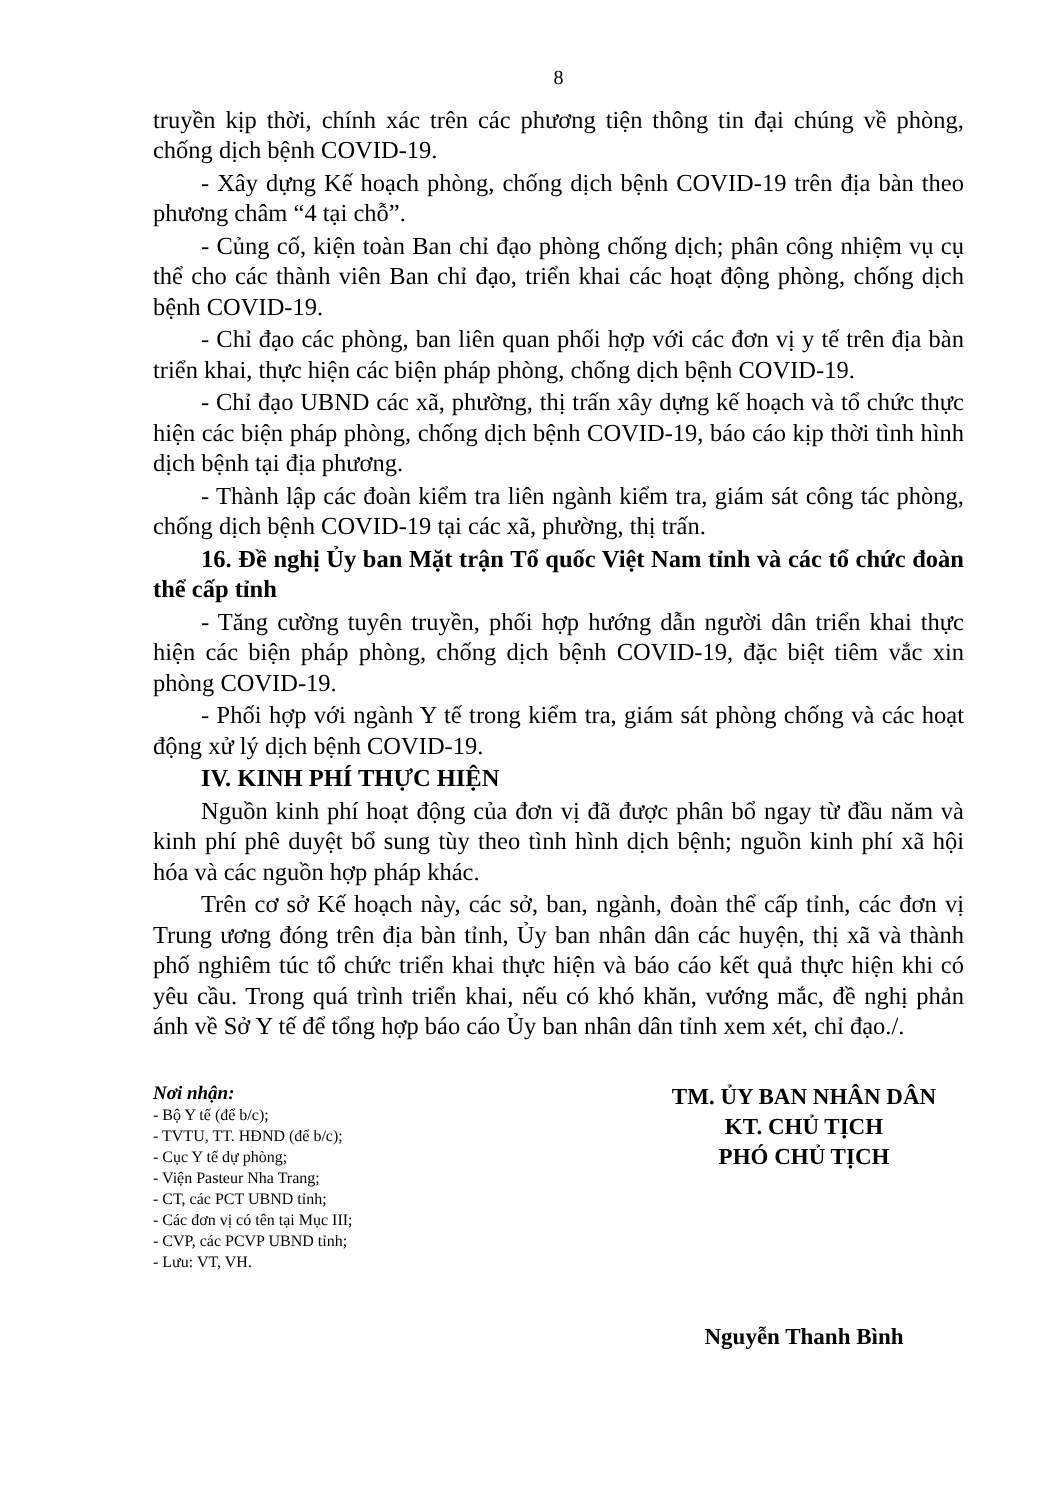8
truyền kịp thời, chính xác trên các phương tiện thông tin đại chúng về phòng, chống dịch bệnh COVID-19.
- Xây dựng Kế hoạch phòng, chống dịch bệnh COVID-19 trên địa bàn theo phương châm “4 tại chỗ”.
- Củng cố, kiện toàn Ban chỉ đạo phòng chống dịch; phân công nhiệm vụ cụ thể cho các thành viên Ban chỉ đạo, triển khai các hoạt động phòng, chống dịch bệnh COVID-19.
- Chỉ đạo các phòng, ban liên quan phối hợp với các đơn vị y tế trên địa bàn triển khai, thực hiện các biện pháp phòng, chống dịch bệnh COVID-19.
- Chỉ đạo UBND các xã, phường, thị trấn xây dựng kế hoạch và tổ chức thực hiện các biện pháp phòng, chống dịch bệnh COVID-19, báo cáo kịp thời tình hình dịch bệnh tại địa phương.
- Thành lập các đoàn kiểm tra liên ngành kiểm tra, giám sát công tác phòng, chống dịch bệnh COVID-19 tại các xã, phường, thị trấn.
16. Đề nghị Ủy ban Mặt trận Tổ quốc Việt Nam tỉnh và các tổ chức đoàn thể cấp tỉnh
- Tăng cường tuyên truyền, phối hợp hướng dẫn người dân triển khai thực hiện các biện pháp phòng, chống dịch bệnh COVID-19, đặc biệt tiêm vắc xin phòng COVID-19.
- Phối hợp với ngành Y tế trong kiểm tra, giám sát phòng chống và các hoạt động xử lý dịch bệnh COVID-19.
IV. KINH PHÍ THỰC HIỆN
Nguồn kinh phí hoạt động của đơn vị đã được phân bổ ngay từ đầu năm và kinh phí phê duyệt bổ sung tùy theo tình hình dịch bệnh; nguồn kinh phí xã hội hóa và các nguồn hợp pháp khác.
Trên cơ sở Kế hoạch này, các sở, ban, ngành, đoàn thể cấp tỉnh, các đơn vị Trung ương đóng trên địa bàn tỉnh, Ủy ban nhân dân các huyện, thị xã và thành phố nghiêm túc tổ chức triển khai thực hiện và báo cáo kết quả thực hiện khi có yêu cầu. Trong quá trình triển khai, nếu có khó khăn, vướng mắc, đề nghị phản ánh về Sở Y tế để tổng hợp báo cáo Ủy ban nhân dân tỉnh xem xét, chỉ đạo./.
Nơi nhận:
- Bộ Y tế (để b/c);
- TVTU, TT. HĐND (để b/c);
- Cục Y tế dự phòng;
- Viện Pasteur Nha Trang;
- CT, các PCT UBND tỉnh;
- Các đơn vị có tên tại Mục III;
- CVP, các PCVP UBND tỉnh;
- Lưu: VT, VH.
TM. ỦY BAN NHÂN DÂN
KT. CHỦ TỊCH
PHÓ CHỦ TỊCH
Nguyễn Thanh Bình